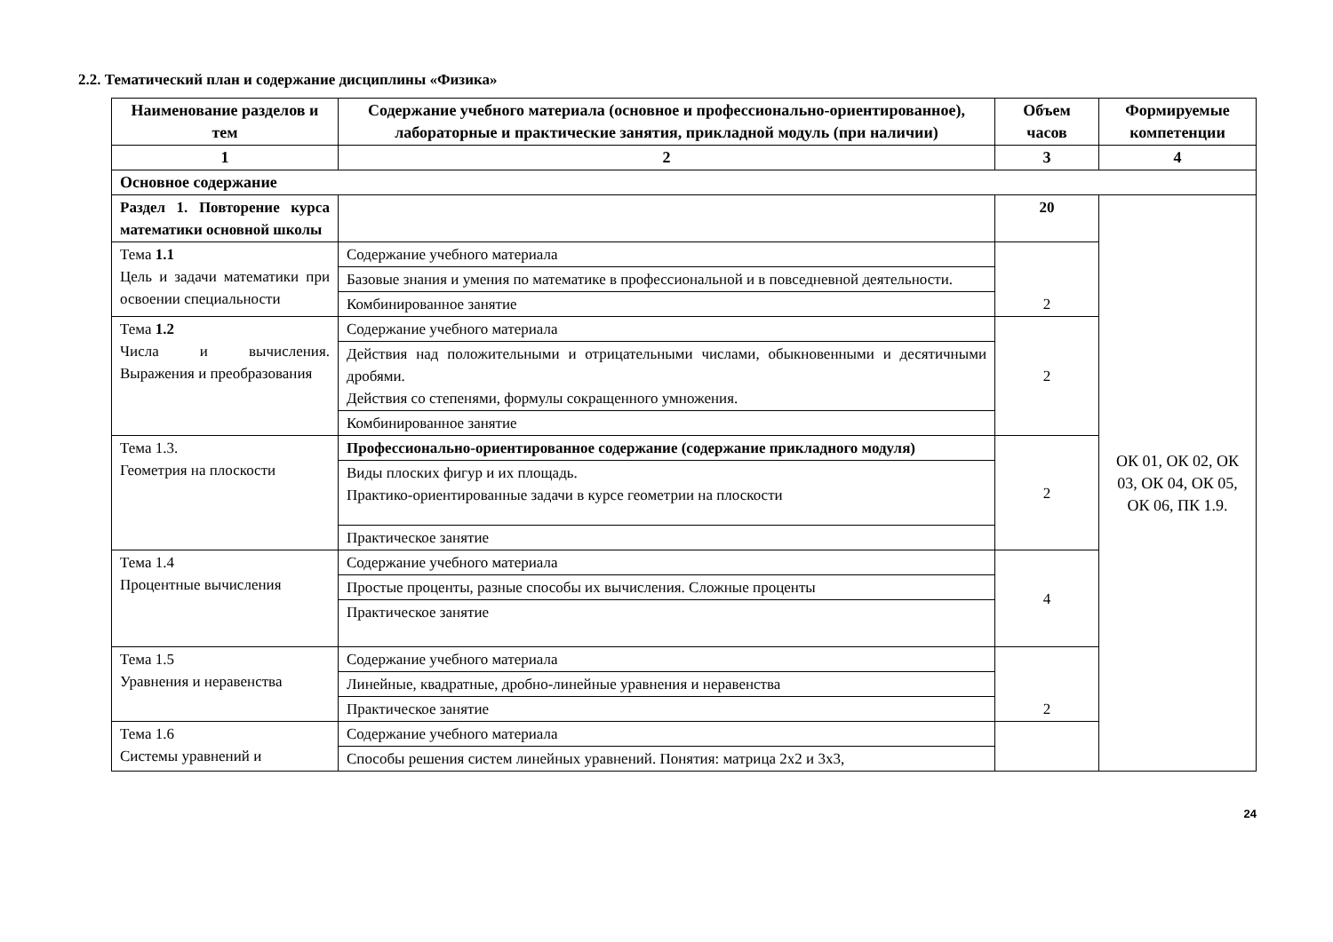2.2. Тематический план и содержание дисциплины «Физика»
| Наименование разделов и тем | Содержание учебного материала (основное и профессионально-ориентированное), лабораторные и практические занятия, прикладной модуль (при наличии) | Объем часов | Формируемые компетенции |
| --- | --- | --- | --- |
| 1 | 2 | 3 | 4 |
| Основное содержание | | | |
| Раздел 1. Повторение курса математики основной школы | | 20 | ОК 01, ОК 02, ОК 03, ОК 04, ОК 05, ОК 06, ПК 1.9. |
| Тема 1.1 Цель и задачи математики при освоении специальности | Содержание учебного материала | 2 | |
| | Базовые знания и умения по математике в профессиональной и в повседневной деятельности. | | |
| | Комбинированное занятие | | |
| Тема 1.2 Числа и вычисления. Выражения и преобразования | Содержание учебного материала | 2 | |
| | Действия над положительными и отрицательными числами, обыкновенными и десятичными дробями. Действия со степенями, формулы сокращенного умножения. | | |
| | Комбинированное занятие | | |
| Тема 1.3. Геометрия на плоскости | Профессионально-ориентированное содержание (содержание прикладного модуля) | 2 | |
| | Виды плоских фигур и их площадь. Практико-ориентированные задачи в курсе геометрии на плоскости | | |
| | Практическое занятие | | |
| Тема 1.4 Процентные вычисления | Содержание учебного материала | 4 | |
| | Простые проценты, разные способы их вычисления. Сложные проценты | | |
| | Практическое занятие | | |
| Тема 1.5 Уравнения и неравенства | Содержание учебного материала | 2 | |
| | Линейные, квадратные, дробно-линейные уравнения и неравенства | | |
| | Практическое занятие | | |
| Тема 1.6 Системы уравнений и | Содержание учебного материала | | |
| | Способы решения систем линейных уравнений. Понятия: матрица 2x2 и 3x3, | | |
24